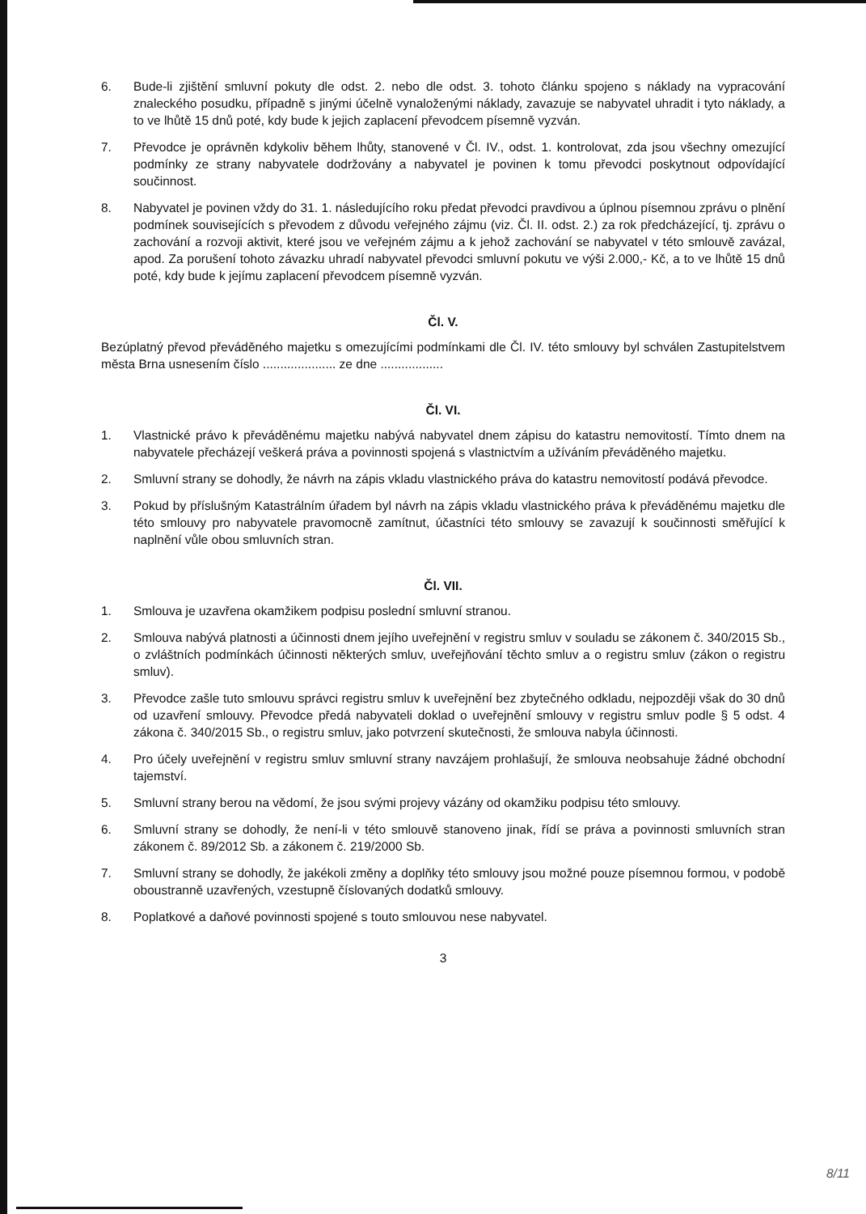6. Bude-li zjištění smluvní pokuty dle odst. 2. nebo dle odst. 3. tohoto článku spojeno s náklady na vypracování znaleckého posudku, případně s jinými účelně vynaloženými náklady, zavazuje se nabyvatel uhradit i tyto náklady, a to ve lhůtě 15 dnů poté, kdy bude k jejich zaplacení převodcem písemně vyzván.
7. Převodce je oprávněn kdykoliv během lhůty, stanovené v Čl. IV., odst. 1. kontrolovat, zda jsou všechny omezující podmínky ze strany nabyvatele dodržovány a nabyvatel je povinen k tomu převodci poskytnout odpovídající součinnost.
8. Nabyvatel je povinen vždy do 31. 1. následujícího roku předat převodci pravdivou a úplnou písemnou zprávu o plnění podmínek souvisejících s převodem z důvodu veřejného zájmu (viz. Čl. II. odst. 2.) za rok předcházející, tj. zprávu o zachování a rozvoji aktivit, které jsou ve veřejném zájmu a k jehož zachování se nabyvatel v této smlouvě zavázal, apod. Za porušení tohoto závazku uhradí nabyvatel převodci smluvní pokutu ve výši 2.000,- Kč, a to ve lhůtě 15 dnů poté, kdy bude k jejímu zaplacení převodcem písemně vyzván.
Čl. V.
Bezúplatný převod převáděného majetku s omezujícími podmínkami dle Čl. IV. této smlouvy byl schválen Zastupitelstvem města Brna usnesením číslo ..................... ze dne ..................
Čl. VI.
1. Vlastnické právo k převáděnému majetku nabývá nabyvatel dnem zápisu do katastru nemovitostí. Tímto dnem na nabyvatele přecházejí veškerá práva a povinnosti spojená s vlastnictvím a užíváním převáděného majetku.
2. Smluvní strany se dohodly, že návrh na zápis vkladu vlastnického práva do katastru nemovitostí podává převodce.
3. Pokud by příslušným Katastrálním úřadem byl návrh na zápis vkladu vlastnického práva k převáděnému majetku dle této smlouvy pro nabyvatele pravomocně zamítnut, účastníci této smlouvy se zavazují k součinnosti směřující k naplnění vůle obou smluvních stran.
Čl. VII.
1. Smlouva je uzavřena okamžikem podpisu poslední smluvní stranou.
2. Smlouva nabývá platnosti a účinnosti dnem jejího uveřejnění v registru smluv v souladu se zákonem č. 340/2015 Sb., o zvláštních podmínkách účinnosti některých smluv, uveřejňování těchto smluv a o registru smluv (zákon o registru smluv).
3. Převodce zašle tuto smlouvu správci registru smluv k uveřejnění bez zbytečného odkladu, nejpozději však do 30 dnů od uzavření smlouvy. Převodce předá nabyvateli doklad o uveřejnění smlouvy v registru smluv podle § 5 odst. 4 zákona č. 340/2015 Sb., o registru smluv, jako potvrzení skutečnosti, že smlouva nabyla účinnosti.
4. Pro účely uveřejnění v registru smluv smluvní strany navzájem prohlašují, že smlouva neobsahuje žádné obchodní tajemství.
5. Smluvní strany berou na vědomí, že jsou svými projevy vázány od okamžiku podpisu této smlouvy.
6. Smluvní strany se dohodly, že není-li v této smlouvě stanoveno jinak, řídí se práva a povinnosti smluvních stran zákonem č. 89/2012 Sb. a zákonem č. 219/2000 Sb.
7. Smluvní strany se dohodly, že jakékoli změny a doplňky této smlouvy jsou možné pouze písemnou formou, v podobě oboustranně uzavřených, vzestupně číslovaných dodatků smlouvy.
8. Poplatkové a daňové povinnosti spojené s touto smlouvou nese nabyvatel.
3
8/11